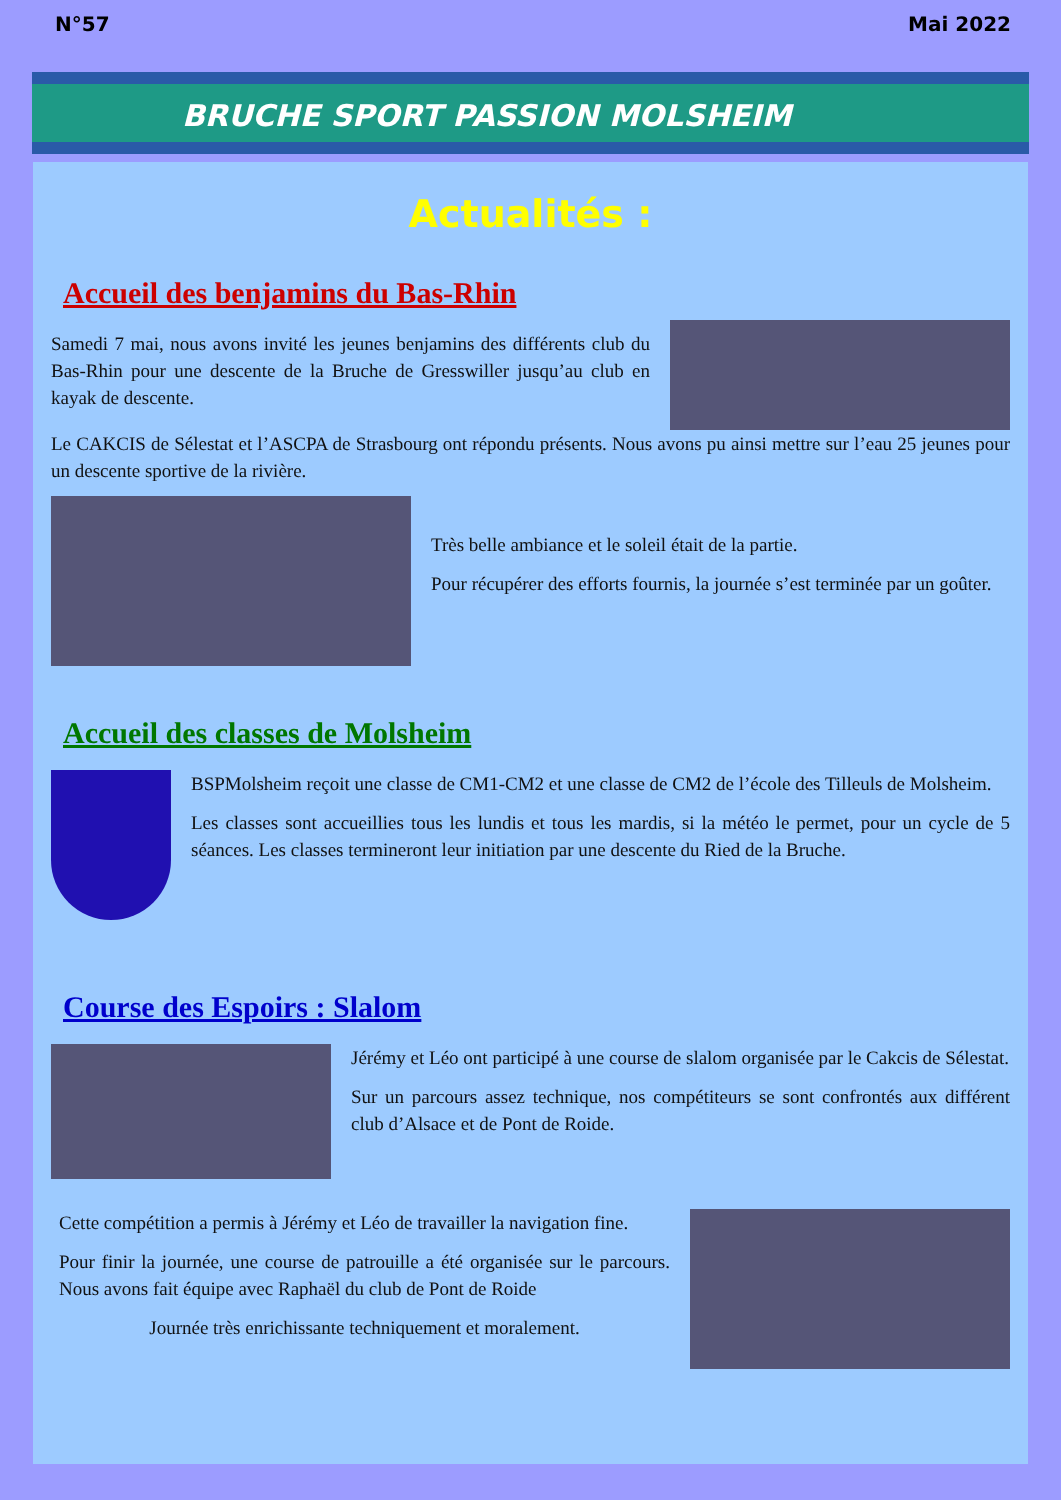N°57 Mai 2022
BRUCHE SPORT PASSION MOLSHEIM
Actualités :
Accueil des benjamins du Bas-Rhin
Samedi 7 mai, nous avons invité les jeunes benjamins des différents club du Bas-Rhin pour une descente de la Bruche de Gresswiller jusqu’au club en kayak de descente.
Le CAKCIS de Sélestat et l’ASCPA de Strasbourg ont répondu présents. Nous avons pu ainsi mettre sur l’eau 25 jeunes pour un descente sportive de la rivière.
Très belle ambiance et le soleil était de la partie.
Pour récupérer des efforts fournis, la journée s’est terminée par un goûter.
Accueil des classes de Molsheim
BSPMolsheim reçoit une classe de CM1-CM2 et une classe de CM2 de l’école des Tilleuls de Molsheim.
Les classes sont accueillies tous les lundis et tous les mardis, si la météo le permet, pour un cycle de 5 séances. Les classes termineront leur initiation par une descente du Ried de la Bruche.
Course des Espoirs : Slalom
Jérémy et Léo ont participé à une course de slalom organisée par le Cakcis de Sélestat.
Sur un parcours assez technique, nos compétiteurs se sont confrontés aux différent club d’Alsace et de Pont de Roide.
Cette compétition a permis à Jérémy et Léo de travailler la navigation fine.
Pour finir la journée, une course de patrouille a été organisée sur le parcours. Nous avons fait équipe avec Raphaël du club de Pont de Roide
Journée très enrichissante techniquement et moralement.